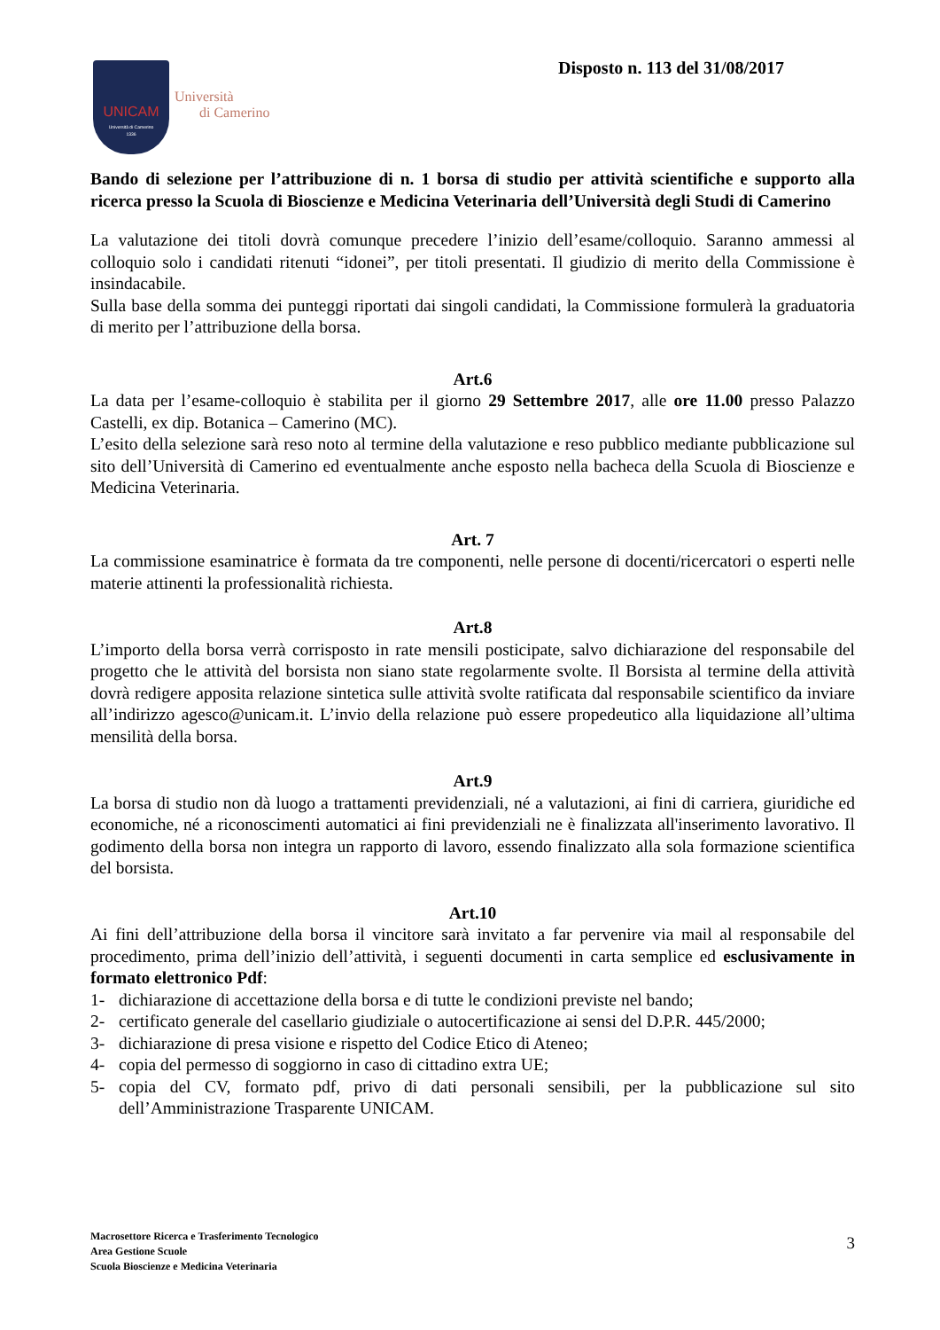UNICAM
Università di Camerino
1336
Università
di Camerino
Disposto n. 113 del 31/08/2017
Bando di selezione per l’attribuzione di n. 1 borsa di studio per attività scientifiche e supporto alla ricerca presso la Scuola di Bioscienze e Medicina Veterinaria dell’Università degli Studi di Camerino
La valutazione dei titoli dovrà comunque precedere l’inizio dell’esame/colloquio. Saranno ammessi al colloquio solo i candidati ritenuti “idonei”, per titoli presentati. Il giudizio di merito della Commissione è insindacabile.
Sulla base della somma dei punteggi riportati dai singoli candidati, la Commissione formulerà la graduatoria di merito per l’attribuzione della borsa.
Art.6
La data per l’esame-colloquio è stabilita per il giorno 29 Settembre 2017, alle ore 11.00 presso Palazzo Castelli, ex dip. Botanica – Camerino (MC).
L’esito della selezione sarà reso noto al termine della valutazione e reso pubblico mediante pubblicazione sul sito dell’Università di Camerino ed eventualmente anche esposto nella bacheca della Scuola di Bioscienze e Medicina Veterinaria.
Art. 7
La commissione esaminatrice è formata da tre componenti, nelle persone di docenti/ricercatori o esperti nelle materie attinenti la professionalità richiesta.
Art.8
L’importo della borsa verrà corrisposto in rate mensili posticipate, salvo dichiarazione del responsabile del progetto che le attività del borsista non siano state regolarmente svolte. Il Borsista al termine della attività dovrà redigere apposita relazione sintetica sulle attività svolte ratificata dal responsabile scientifico da inviare all’indirizzo agesco@unicam.it. L’invio della relazione può essere propedeutico alla liquidazione all’ultima mensilità della borsa.
Art.9
La borsa di studio non dà luogo a trattamenti previdenziali, né a valutazioni, ai fini di carriera, giuridiche ed economiche, né a riconoscimenti automatici ai fini previdenziali ne è finalizzata all'inserimento lavorativo. Il godimento della borsa non integra un rapporto di lavoro, essendo finalizzato alla sola formazione scientifica del borsista.
Art.10
Ai fini dell’attribuzione della borsa il vincitore sarà invitato a far pervenire via mail al responsabile del procedimento, prima dell’inizio dell’attività, i seguenti documenti in carta semplice ed esclusivamente in formato elettronico Pdf:
1- dichiarazione di accettazione della borsa e di tutte le condizioni previste nel bando;
2- certificato generale del casellario giudiziale o autocertificazione ai sensi del D.P.R. 445/2000;
3- dichiarazione di presa visione e rispetto del Codice Etico di Ateneo;
4- copia del permesso di soggiorno in caso di cittadino extra UE;
5- copia del CV, formato pdf, privo di dati personali sensibili, per la pubblicazione sul sito dell’Amministrazione Trasparente UNICAM.
Macrosettore Ricerca e Trasferimento Tecnologico
Area Gestione Scuole
Scuola Bioscienze e Medicina Veterinaria
3